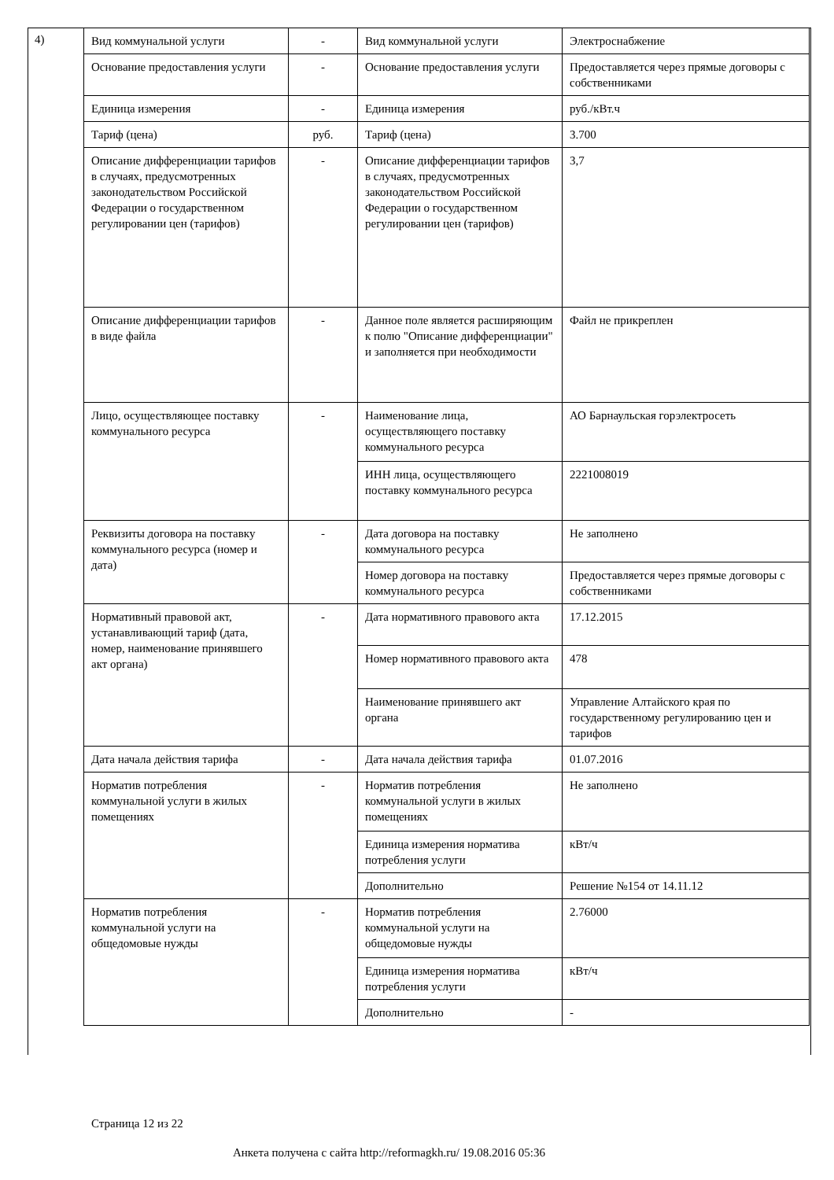4)
| Вид коммунальной услуги | - | Вид коммунальной услуги | Электроснабжение |
| Основание предоставления услуги | - | Основание предоставления услуги | Предоставляется через прямые договоры с собственниками |
| Единица измерения | - | Единица измерения | руб./кВт.ч |
| Тариф (цена) | руб. | Тариф (цена) | 3.700 |
| Описание дифференциации тарифов в случаях, предусмотренных законодательством Российской Федерации о государственном регулировании цен (тарифов) | - | Описание дифференциации тарифов в случаях, предусмотренных законодательством Российской Федерации о государственном регулировании цен (тарифов) | 3,7 |
| Описание дифференциации тарифов в виде файла | - | Данное поле является расширяющим к полю "Описание дифференциации" и заполняется при необходимости | Файл не прикреплен |
| Лицо, осуществляющее поставку коммунального ресурса | - | Наименование лица, осуществляющего поставку коммунального ресурса | АО Барнаульская горэлектросеть |
| | | ИНН лица, осуществляющего поставку коммунального ресурса | 2221008019 |
| Реквизиты договора на поставку коммунального ресурса (номер и дата) | - | Дата договора на поставку коммунального ресурса | Не заполнено |
| | | Номер договора на поставку коммунального ресурса | Предоставляется через прямые договоры с собственниками |
| Нормативный правовой акт, устанавливающий тариф (дата, номер, наименование принявшего акт органа) | - | Дата нормативного правового акта | 17.12.2015 |
| | | Номер нормативного правового акта | 478 |
| | | Наименование принявшего акт органа | Управление Алтайского края по государственному регулированию цен и тарифов |
| Дата начала действия тарифа | - | Дата начала действия тарифа | 01.07.2016 |
| Норматив потребления коммунальной услуги в жилых помещениях | - | Норматив потребления коммунальной услуги в жилых помещениях | Не заполнено |
| | | Единица измерения норматива потребления услуги | кВт/ч |
| | | Дополнительно | Решение №154 от 14.11.12 |
| Норматив потребления коммунальной услуги на общедомовые нужды | - | Норматив потребления коммунальной услуги на общедомовые нужды | 2.76000 |
| | | Единица измерения норматива потребления услуги | кВт/ч |
| | | Дополнительно | - |
Страница 12 из 22
Анкета получена с сайта http://reformagkh.ru/ 19.08.2016 05:36